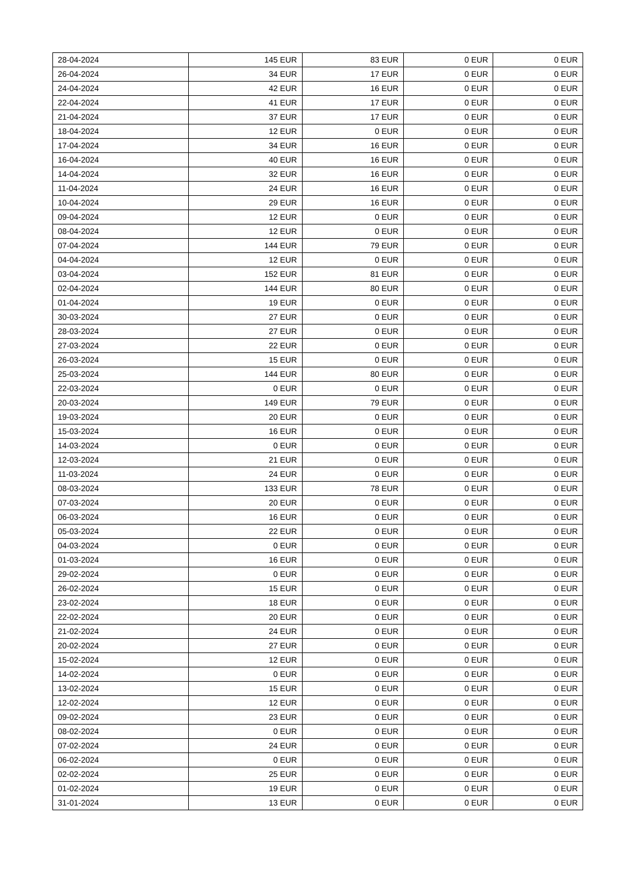| 28-04-2024 | 145 EUR | 83 EUR | 0 EUR | 0 EUR |
| 26-04-2024 | 34 EUR | 17 EUR | 0 EUR | 0 EUR |
| 24-04-2024 | 42 EUR | 16 EUR | 0 EUR | 0 EUR |
| 22-04-2024 | 41 EUR | 17 EUR | 0 EUR | 0 EUR |
| 21-04-2024 | 37 EUR | 17 EUR | 0 EUR | 0 EUR |
| 18-04-2024 | 12 EUR | 0 EUR | 0 EUR | 0 EUR |
| 17-04-2024 | 34 EUR | 16 EUR | 0 EUR | 0 EUR |
| 16-04-2024 | 40 EUR | 16 EUR | 0 EUR | 0 EUR |
| 14-04-2024 | 32 EUR | 16 EUR | 0 EUR | 0 EUR |
| 11-04-2024 | 24 EUR | 16 EUR | 0 EUR | 0 EUR |
| 10-04-2024 | 29 EUR | 16 EUR | 0 EUR | 0 EUR |
| 09-04-2024 | 12 EUR | 0 EUR | 0 EUR | 0 EUR |
| 08-04-2024 | 12 EUR | 0 EUR | 0 EUR | 0 EUR |
| 07-04-2024 | 144 EUR | 79 EUR | 0 EUR | 0 EUR |
| 04-04-2024 | 12 EUR | 0 EUR | 0 EUR | 0 EUR |
| 03-04-2024 | 152 EUR | 81 EUR | 0 EUR | 0 EUR |
| 02-04-2024 | 144 EUR | 80 EUR | 0 EUR | 0 EUR |
| 01-04-2024 | 19 EUR | 0 EUR | 0 EUR | 0 EUR |
| 30-03-2024 | 27 EUR | 0 EUR | 0 EUR | 0 EUR |
| 28-03-2024 | 27 EUR | 0 EUR | 0 EUR | 0 EUR |
| 27-03-2024 | 22 EUR | 0 EUR | 0 EUR | 0 EUR |
| 26-03-2024 | 15 EUR | 0 EUR | 0 EUR | 0 EUR |
| 25-03-2024 | 144 EUR | 80 EUR | 0 EUR | 0 EUR |
| 22-03-2024 | 0 EUR | 0 EUR | 0 EUR | 0 EUR |
| 20-03-2024 | 149 EUR | 79 EUR | 0 EUR | 0 EUR |
| 19-03-2024 | 20 EUR | 0 EUR | 0 EUR | 0 EUR |
| 15-03-2024 | 16 EUR | 0 EUR | 0 EUR | 0 EUR |
| 14-03-2024 | 0 EUR | 0 EUR | 0 EUR | 0 EUR |
| 12-03-2024 | 21 EUR | 0 EUR | 0 EUR | 0 EUR |
| 11-03-2024 | 24 EUR | 0 EUR | 0 EUR | 0 EUR |
| 08-03-2024 | 133 EUR | 78 EUR | 0 EUR | 0 EUR |
| 07-03-2024 | 20 EUR | 0 EUR | 0 EUR | 0 EUR |
| 06-03-2024 | 16 EUR | 0 EUR | 0 EUR | 0 EUR |
| 05-03-2024 | 22 EUR | 0 EUR | 0 EUR | 0 EUR |
| 04-03-2024 | 0 EUR | 0 EUR | 0 EUR | 0 EUR |
| 01-03-2024 | 16 EUR | 0 EUR | 0 EUR | 0 EUR |
| 29-02-2024 | 0 EUR | 0 EUR | 0 EUR | 0 EUR |
| 26-02-2024 | 15 EUR | 0 EUR | 0 EUR | 0 EUR |
| 23-02-2024 | 18 EUR | 0 EUR | 0 EUR | 0 EUR |
| 22-02-2024 | 20 EUR | 0 EUR | 0 EUR | 0 EUR |
| 21-02-2024 | 24 EUR | 0 EUR | 0 EUR | 0 EUR |
| 20-02-2024 | 27 EUR | 0 EUR | 0 EUR | 0 EUR |
| 15-02-2024 | 12 EUR | 0 EUR | 0 EUR | 0 EUR |
| 14-02-2024 | 0 EUR | 0 EUR | 0 EUR | 0 EUR |
| 13-02-2024 | 15 EUR | 0 EUR | 0 EUR | 0 EUR |
| 12-02-2024 | 12 EUR | 0 EUR | 0 EUR | 0 EUR |
| 09-02-2024 | 23 EUR | 0 EUR | 0 EUR | 0 EUR |
| 08-02-2024 | 0 EUR | 0 EUR | 0 EUR | 0 EUR |
| 07-02-2024 | 24 EUR | 0 EUR | 0 EUR | 0 EUR |
| 06-02-2024 | 0 EUR | 0 EUR | 0 EUR | 0 EUR |
| 02-02-2024 | 25 EUR | 0 EUR | 0 EUR | 0 EUR |
| 01-02-2024 | 19 EUR | 0 EUR | 0 EUR | 0 EUR |
| 31-01-2024 | 13 EUR | 0 EUR | 0 EUR | 0 EUR |